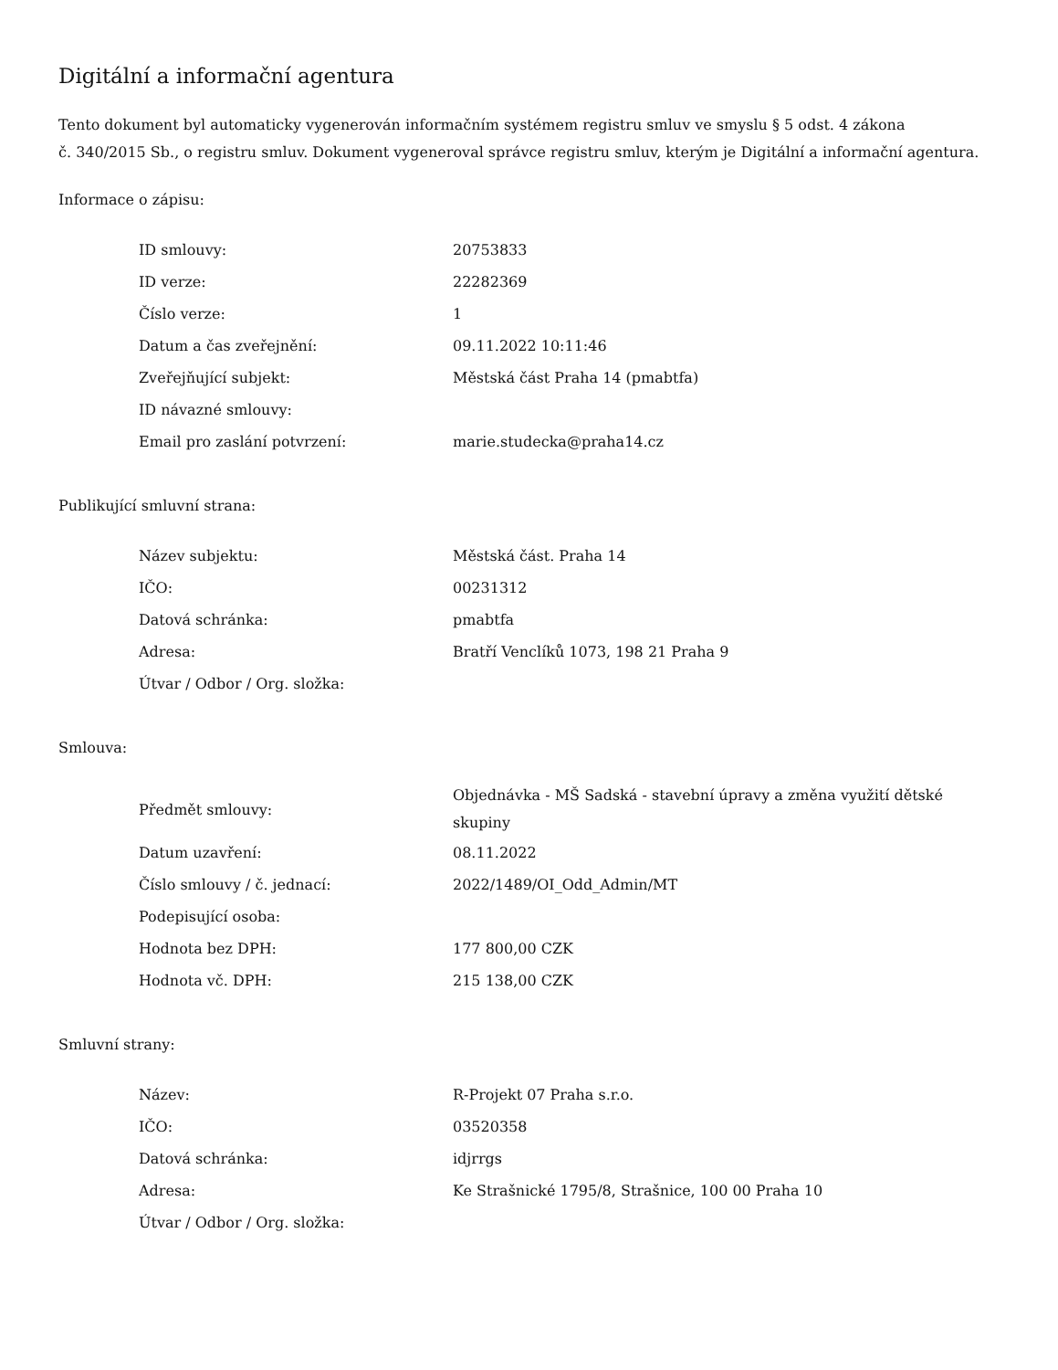Digitální a informační agentura
Tento dokument byl automaticky vygenerován informačním systémem registru smluv ve smyslu § 5 odst. 4 zákona
č. 340/2015 Sb., o registru smluv. Dokument vygeneroval správce registru smluv, kterým je Digitální a informační agentura.
Informace o zápisu:
| ID smlouvy: | 20753833 |
| ID verze: | 22282369 |
| Číslo verze: | 1 |
| Datum a čas zveřejnění: | 09.11.2022 10:11:46 |
| Zveřejňující subjekt: | Městská část Praha 14 (pmabtfa) |
| ID návazné smlouvy: | |
| Email pro zaslání potvrzení: | marie.studecka@praha14.cz |
Publikující smluvní strana:
| Název subjektu: | Městská část. Praha 14 |
| IČO: | 00231312 |
| Datová schránka: | pmabtfa |
| Adresa: | Bratří Venclíků 1073, 198 21 Praha 9 |
| Útvar / Odbor / Org. složka: | |
Smlouva:
| Předmět smlouvy: | Objednávka - MŠ Sadská - stavební úpravy a změna využití dětské skupiny |
| Datum uzavření: | 08.11.2022 |
| Číslo smlouvy / č. jednací: | 2022/1489/OI_Odd_Admin/MT |
| Podepisující osoba: | |
| Hodnota bez DPH: | 177 800,00 CZK |
| Hodnota vč. DPH: | 215 138,00 CZK |
Smluvní strany:
| Název: | R-Projekt 07 Praha s.r.o. |
| IČO: | 03520358 |
| Datová schránka: | idjrrgs |
| Adresa: | Ke Strašnické 1795/8, Strašnice, 100 00 Praha 10 |
| Útvar / Odbor / Org. složka: | |